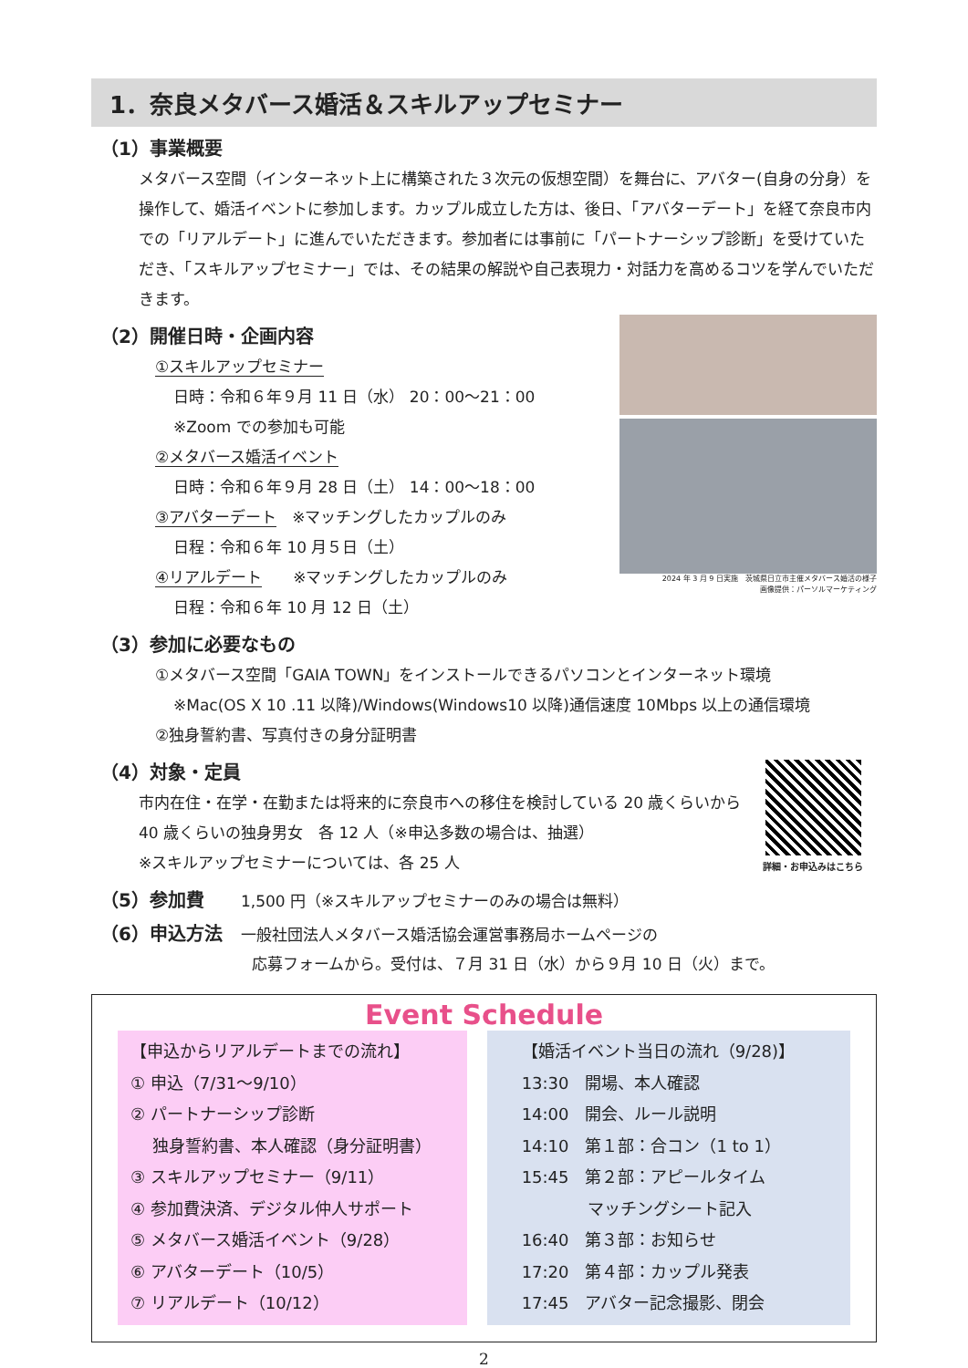1．奈良メタバース婚活＆スキルアップセミナー
（1）事業概要
メタバース空間（インターネット上に構築された３次元の仮想空間）を舞台に、アバター(自身の分身）を操作して、婚活イベントに参加します。カップル成立した方は、後日、「アバターデート」を経て奈良市内での「リアルデート」に進んでいただきます。参加者には事前に「パートナーシップ診断」を受けていただき、「スキルアップセミナー」では、その結果の解説や自己表現力・対話力を高めるコツを学んでいただきます。
（2）開催日時・企画内容
①スキルアップセミナー
日時：令和６年９月 11 日（水） 20：00～21：00
※Zoom での参加も可能
②メタバース婚活イベント
日時：令和６年９月 28 日（土） 14：00～18：00
③アバターデート　※マッチングしたカップルのみ
日程：令和６年 10 月５日（土）
④リアルデート　　※マッチングしたカップルのみ
日程：令和６年 10 月 12 日（土）
2024 年 3 月 9 日実施　茨城県日立市主催メタバース婚活の様子
画像提供：パーソルマーケティング
（3）参加に必要なもの
①メタバース空間「GAIA TOWN」をインストールできるパソコンとインターネット環境
※Mac(OS X 10 .11 以降)/Windows(Windows10 以降)通信速度 10Mbps 以上の通信環境
②独身誓約書、写真付きの身分証明書
（4）対象・定員
市内在住・在学・在勤または将来的に奈良市への移住を検討している 20 歳くらいから 40 歳くらいの独身男女　各 12 人（※申込多数の場合は、抽選）
※スキルアップセミナーについては、各 25 人
（5）参加費　　1,500 円（※スキルアップセミナーのみの場合は無料）
（6）申込方法　一般社団法人メタバース婚活協会運営事務局ホームページの
詳細・お申込みはこちら
応募フォームから。受付は、７月 31 日（水）から９月 10 日（火）まで。
Event Schedule
【申込からリアルデートまでの流れ】
① 申込（7/31～9/10）
② パートナーシップ診断
　 独身誓約書、本人確認（身分証明書）
③ スキルアップセミナー（9/11）
④ 参加費決済、デジタル仲人サポート
⑤ メタバース婚活イベント（9/28）
⑥ アバターデート（10/5）
⑦ リアルデート（10/12）
【婚活イベント当日の流れ（9/28)】
13:30　開場、本人確認
14:00　開会、ルール説明
14:10　第１部：合コン（1 to 1）
15:45　第２部：アピールタイム
　　　　マッチングシート記入
16:40　第３部：お知らせ
17:20　第４部：カップル発表
17:45　アバター記念撮影、閉会
2